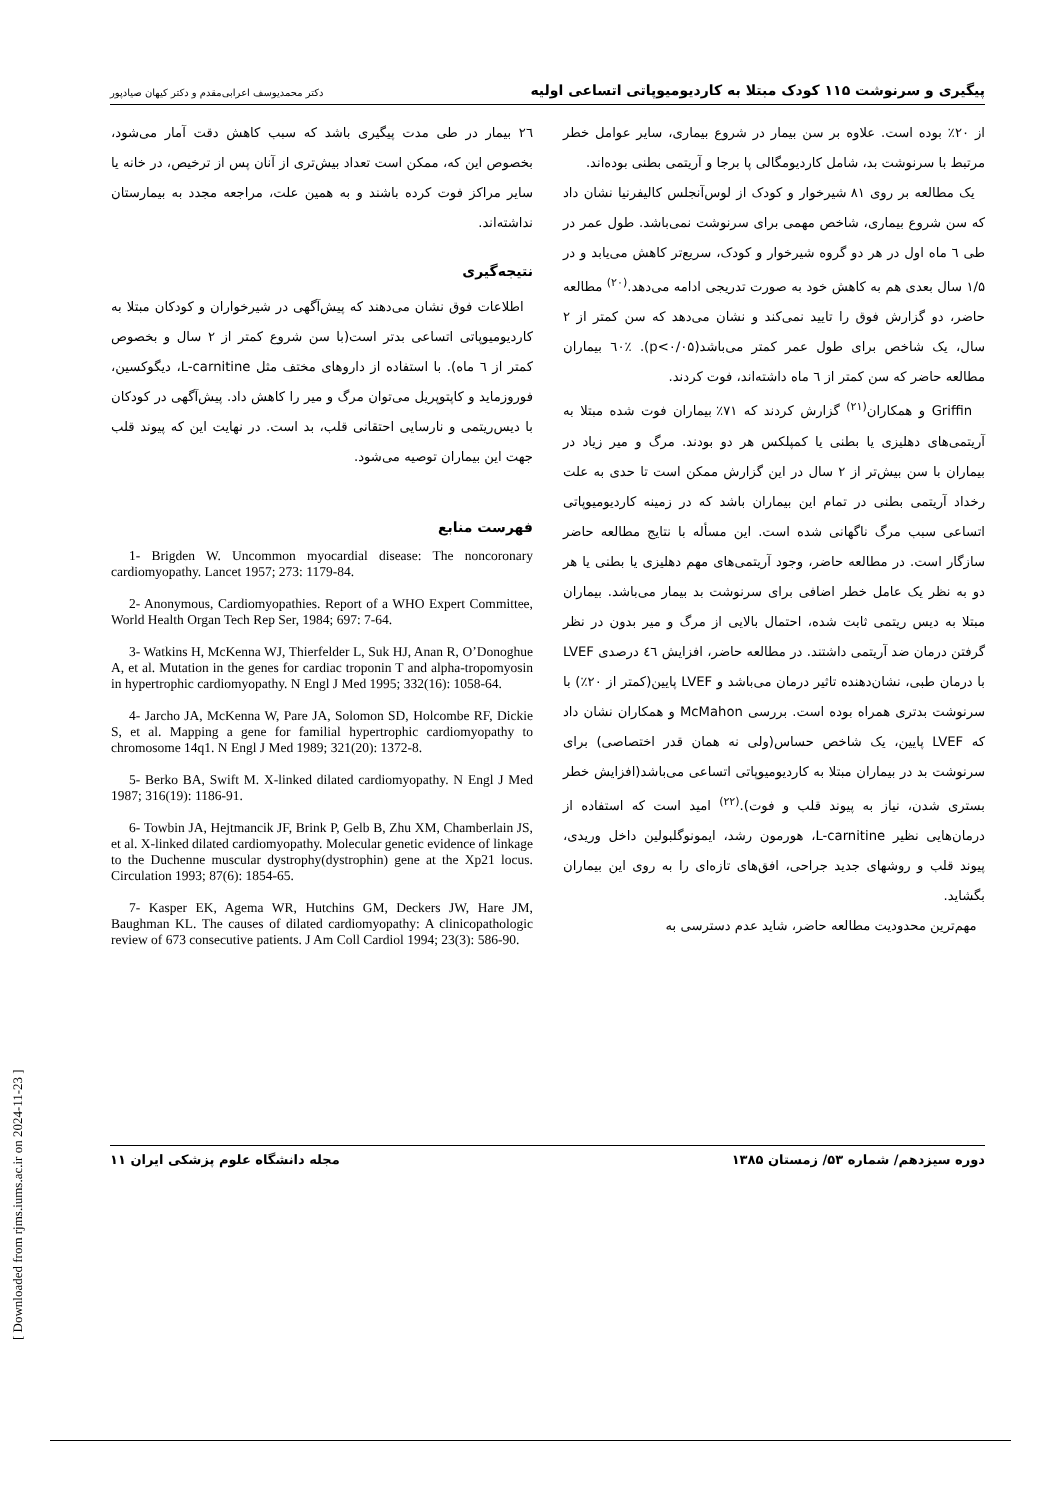پیگیری و سرنوشت ۱۱۵ کودک مبتلا به کاردیومیوپاتی اتساعی اولیه دکتر محمدیوسف اعرابی‌مقدم و دکتر کیهان صیادپور
از ۲۰٪ بوده است. علاوه بر سن بیمار در شروع بیماری، سایر عوامل خطر مرتبط با سرنوشت بد، شامل کاردیومگالی پا برجا و آریتمی بطنی بوده‌اند.
یک مطالعه بر روی ۸۱ شیرخوار و کودک از لوس‌آنجلس کالیفرنیا نشان داد که سن شروع بیماری، شاخص مهمی برای سرنوشت نمی‌باشد. طول عمر در طی ٦ ماه اول در هر دو گروه شیرخوار و کودک، سریع‌تر کاهش می‌یابد و در ۱/۵ سال بعدی هم به کاهش خود به صورت تدریجی ادامه می‌دهد.<sup>(۲۰)</sup> مطالعه حاضر، دو گزارش فوق را تایید نمی‌کند و نشان می‌دهد که سن کمتر از ۲ سال، یک شاخص برای طول عمر کمتر می‌باشد(p<۰/۰۵). ٦۰٪ بیماران مطالعه حاضر که سن کمتر از ٦ ماه داشته‌اند، فوت کردند.
Griffin و همکاران<sup>(۲۱)</sup> گزارش کردند که ۷۱٪ بیماران فوت شده مبتلا به آریتمی‌های دهلیزی یا بطنی یا کمپلکس هر دو بودند. مرگ و میر زیاد در بیماران با سن بیش‌تر از ۲ سال در این گزارش ممکن است تا حدی به علت رخداد آریتمی بطنی در تمام این بیماران باشد که در زمینه کاردیومیوپاتی اتساعی سبب مرگ ناگهانی شده است. این مسأله با نتایج مطالعه حاضر سازگار است. در مطالعه حاضر، وجود آریتمی‌های مهم دهلیزی یا بطنی یا هر دو به نظر یک عامل خطر اضافی برای سرنوشت بد بیمار می‌باشد. بیماران مبتلا به دیس ریتمی ثابت شده، احتمال بالایی از مرگ و میر بدون در نظر گرفتن درمان ضد آریتمی داشتند. در مطالعه حاضر، افزایش ٤٦ درصدی LVEF با درمان طبی، نشان‌دهنده تاثیر درمان می‌باشد و LVEF پایین(کمتر از ۲۰٪) با سرنوشت بدتری همراه بوده است. بررسی McMahon و همکاران نشان داد که LVEF پایین، یک شاخص حساس(ولی نه همان قدر اختصاصی) برای سرنوشت بد در بیماران مبتلا به کاردیومیوپاتی اتساعی می‌باشد(افزایش خطر بستری شدن، نیاز به پیوند قلب و فوت).<sup>(۲۲)</sup> امید است که استفاده از درمان‌هایی نظیر L-carnitine، هورمون رشد، ایمونوگلبولین داخل وریدی، پیوند قلب و روشهای جدید جراحی، افق‌های تازه‌ای را به روی این بیماران بگشاید.
مهم‌ترین محدودیت مطالعه حاضر، شاید عدم دسترسی به
۲٦ بیمار در طی مدت پیگیری باشد که سبب کاهش دقت آمار می‌شود، بخصوص این که، ممکن است تعداد بیش‌تری از آنان پس از ترخیص، در خانه یا سایر مراکز فوت کرده باشند و به همین علت، مراجعه مجدد به بیمارستان نداشته‌اند.
نتیجه‌گیری
اطلاعات فوق نشان می‌دهند که پیش‌آگهی در شیرخواران و کودکان مبتلا به کاردیومیوپاتی اتساعی بدتر است(با سن شروع کمتر از ۲ سال و بخصوص کمتر از ٦ ماه). با استفاده از داروهای مختف مثل L-carnitine، دیگوکسین، فوروزماید و کاپتوپریل می‌توان مرگ و میر را کاهش داد. پیش‌آگهی در کودکان با دیس‌ریتمی و نارسایی احتقانی قلب، بد است. در نهایت این که پیوند قلب جهت این بیماران توصیه می‌شود.
فهرست منابع
1- Brigden W. Uncommon myocardial disease: The noncoronary cardiomyopathy. Lancet 1957; 273: 1179-84.
2- Anonymous, Cardiomyopathies. Report of a WHO Expert Committee, World Health Organ Tech Rep Ser, 1984; 697: 7-64.
3- Watkins H, McKenna WJ, Thierfelder L, Suk HJ, Anan R, O’Donoghue A, et al. Mutation in the genes for cardiac troponin T and alpha-tropomyosin in hypertrophic cardiomyopathy. N Engl J Med 1995; 332(16): 1058-64.
4- Jarcho JA, McKenna W, Pare JA, Solomon SD, Holcombe RF, Dickie S, et al. Mapping a gene for familial hypertrophic cardiomyopathy to chromosome 14q1. N Engl J Med 1989; 321(20): 1372-8.
5- Berko BA, Swift M. X-linked dilated cardiomyopathy. N Engl J Med 1987; 316(19): 1186-91.
6- Towbin JA, Hejtmancik JF, Brink P, Gelb B, Zhu XM, Chamberlain JS, et al. X-linked dilated cardiomyopathy. Molecular genetic evidence of linkage to the Duchenne muscular dystrophy(dystrophin) gene at the Xp21 locus. Circulation 1993; 87(6): 1854-65.
7- Kasper EK, Agema WR, Hutchins GM, Deckers JW, Hare JM, Baughman KL. The causes of dilated cardiomyopathy: A clinicopathologic review of 673 consecutive patients. J Am Coll Cardiol 1994; 23(3): 586-90.
دوره سیزدهم/ شماره ۵۳/ زمستان ۱۳۸۵ مجله دانشگاه علوم پزشکی ایران ۱۱
[ Downloaded from rjms.iums.ac.ir on 2024-11-23 ]